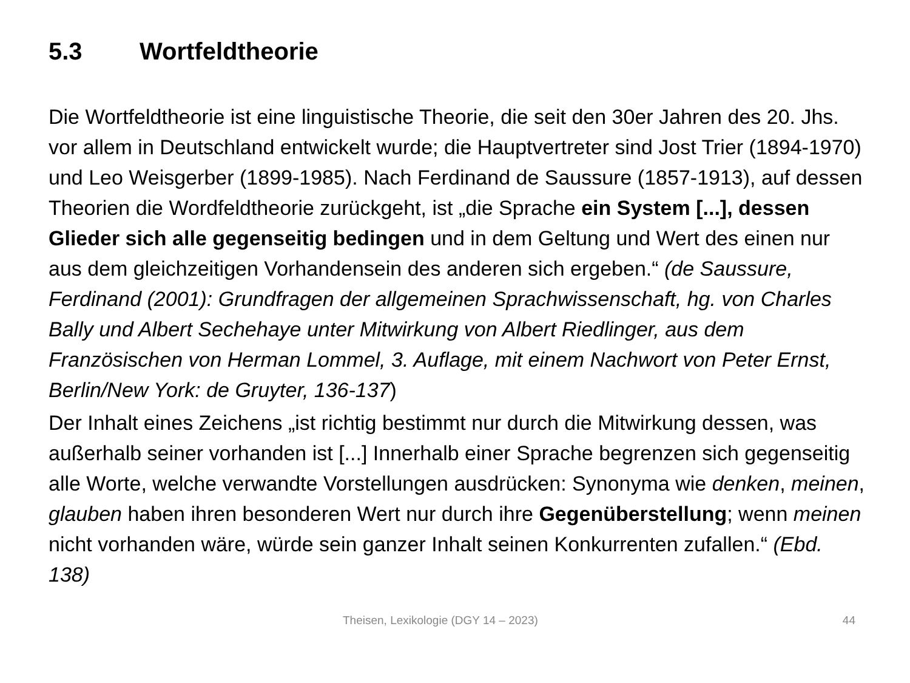5.3 Wortfeldtheorie
Die Wortfeldtheorie ist eine linguistische Theorie, die seit den 30er Jahren des 20. Jhs. vor allem in Deutschland entwickelt wurde; die Hauptvertreter sind Jost Trier (1894-1970) und Leo Weisgerber (1899-1985). Nach Ferdinand de Saussure (1857-1913), auf dessen Theorien die Wordfeldtheorie zurückgeht, ist „die Sprache ein System [...], dessen Glieder sich alle gegenseitig bedingen und in dem Geltung und Wert des einen nur aus dem gleichzeitigen Vorhandensein des anderen sich ergeben.“ (de Saussure, Ferdinand (2001): Grundfragen der allgemeinen Sprachwissenschaft, hg. von Charles Bally und Albert Sechehaye unter Mitwirkung von Albert Riedlinger, aus dem Französischen von Herman Lommel, 3. Auflage, mit einem Nachwort von Peter Ernst, Berlin/New York: de Gruyter, 136-137)
Der Inhalt eines Zeichens „ist richtig bestimmt nur durch die Mitwirkung dessen, was außerhalb seiner vorhanden ist [...] Innerhalb einer Sprache begrenzen sich gegenseitig alle Worte, welche verwandte Vorstellungen ausdrücken: Synonyma wie denken, meinen, glauben haben ihren besonderen Wert nur durch ihre Gegenüberstellung; wenn meinen nicht vorhanden wäre, würde sein ganzer Inhalt seinen Konkurrenten zufallen.“ (Ebd. 138)
Theisen, Lexikologie (DGY 14 – 2023) 44